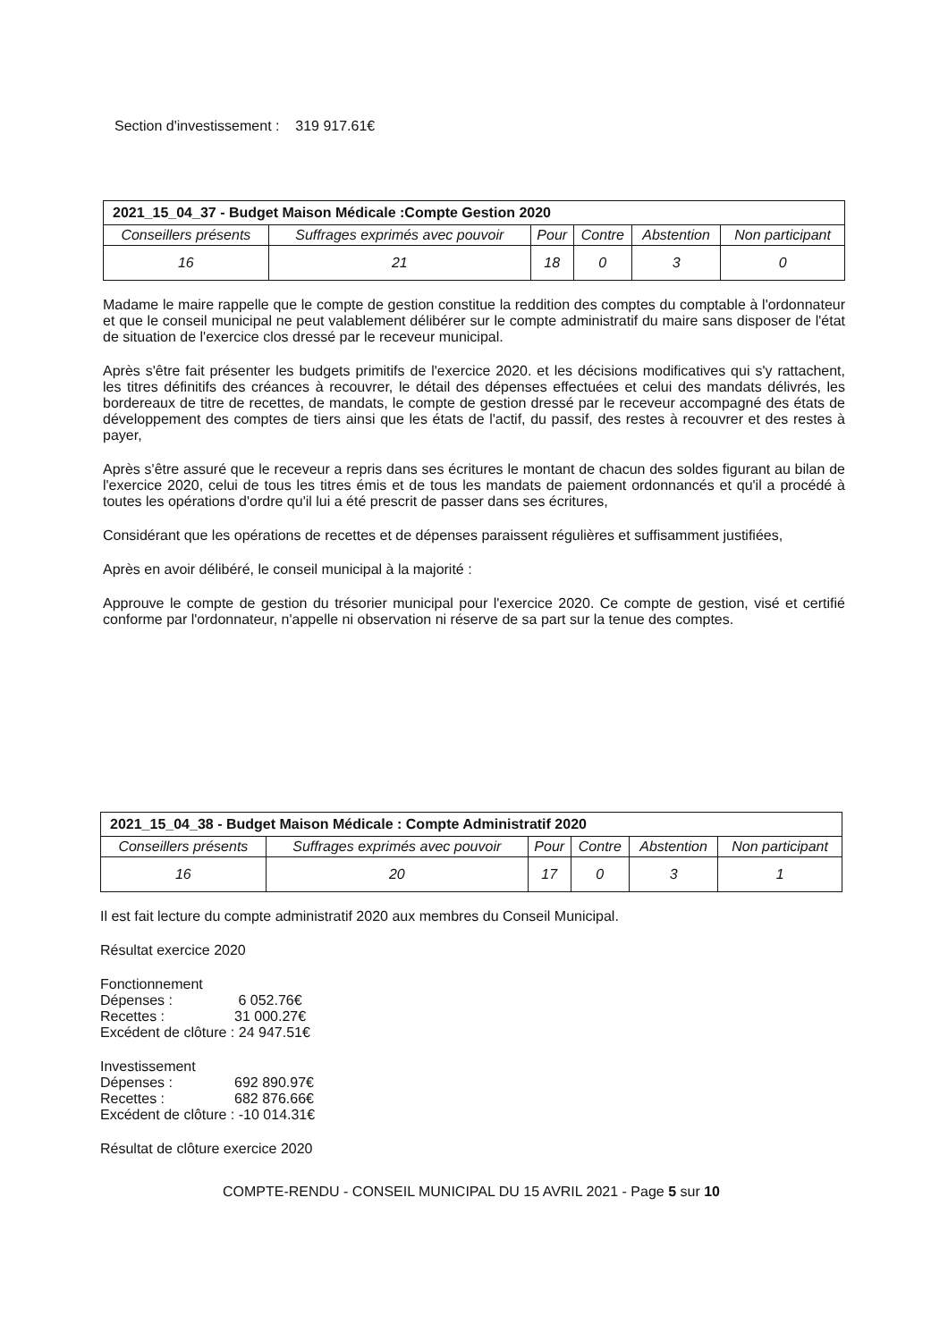Section d'investissement : 319 917.61€
| 2021_15_04_37 - Budget Maison Médicale :Compte Gestion 2020 | | | | | |
| --- | --- | --- | --- | --- | --- |
| Conseillers présents | Suffrages exprimés avec pouvoir | Pour | Contre | Abstention | Non participant |
| 16 | 21 | 18 | 0 | 3 | 0 |
Madame le maire rappelle que le compte de gestion constitue la reddition des comptes du comptable à l'ordonnateur et que le conseil municipal ne peut valablement délibérer sur le compte administratif du maire sans disposer de l'état de situation de l'exercice clos dressé par le receveur municipal.
Après s'être fait présenter les budgets primitifs de l'exercice 2020. et les décisions modificatives qui s'y rattachent, les titres définitifs des créances à recouvrer, le détail des dépenses effectuées et celui des mandats délivrés, les bordereaux de titre de recettes, de mandats, le compte de gestion dressé par le receveur accompagné des états de développement des comptes de tiers ainsi que les états de l'actif, du passif, des restes à recouvrer et des restes à payer,
Après s'être assuré que le receveur a repris dans ses écritures le montant de chacun des soldes figurant au bilan de l'exercice 2020, celui de tous les titres émis et de tous les mandats de paiement ordonnancés et qu'il a procédé à toutes les opérations d'ordre qu'il lui a été prescrit de passer dans ses écritures,
Considérant que les opérations de recettes et de dépenses paraissent régulières et suffisamment justifiées,
Après en avoir délibéré, le conseil municipal à la majorité :
Approuve le compte de gestion du trésorier municipal pour l'exercice 2020. Ce compte de gestion, visé et certifié conforme par l'ordonnateur, n'appelle ni observation ni réserve de sa part sur la tenue des comptes.
| 2021_15_04_38 - Budget Maison Médicale : Compte Administratif 2020 | | | | | |
| --- | --- | --- | --- | --- | --- |
| Conseillers présents | Suffrages exprimés avec pouvoir | Pour | Contre | Abstention | Non participant |
| 16 | 20 | 17 | 0 | 3 | 1 |
Il est fait lecture du compte administratif 2020 aux membres du Conseil Municipal.
Résultat exercice 2020
Fonctionnement
Dépenses : 6 052.76€
Recettes : 31 000.27€
Excédent de clôture : 24 947.51€
Investissement
Dépenses : 692 890.97€
Recettes : 682 876.66€
Excédent de clôture : -10 014.31€
Résultat de clôture exercice 2020
COMPTE-RENDU - CONSEIL MUNICIPAL DU 15 AVRIL 2021 - Page 5 sur 10